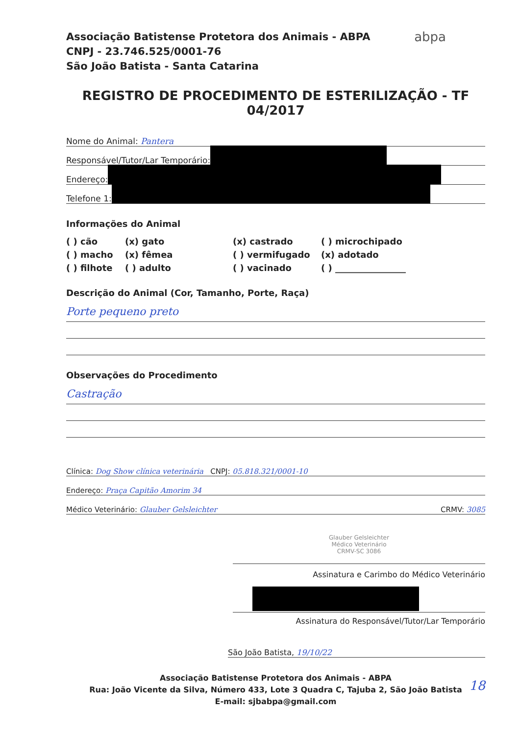Associação Batistense Protetora dos Animais - ABPA
CNPJ - 23.746.525/0001-76
São João Batista - Santa Catarina
abpa
REGISTRO DE PROCEDIMENTO DE ESTERILIZAÇÃO - TF 04/2017
Nome do Animal: Pantera
Responsável/Tutor/Lar Temporário:
Endereço:
Telefone 1:
Informações do Animal
( ) cão
(x) gato
(x) castrado
( ) microchipado
( ) macho
(x) fêmea
( ) vermifugado
(x) adotado
( ) filhote
( ) adulto
( ) vacinado
( ) ________________
Descrição do Animal (Cor, Tamanho, Porte, Raça)
Porte pequeno preto
Observações do Procedimento
Castração
Clínica: Dog Show clínica veterinária CNPJ: 05.818.321/0001-10
Endereço: Praça Capitão Amorim 34
Médico Veterinário: Glauber Gelsleichter CRMV: 3085
Glauber Gelsleichter
Médico Veterinário
CRMV-SC 3086
Assinatura e Carimbo do Médico Veterinário
Assinatura do Responsável/Tutor/Lar Temporário
São João Batista, 19/10/22
Associação Batistense Protetora dos Animais - ABPA
Rua: João Vicente da Silva, Número 433, Lote 3 Quadra C, Tajuba 2, São João Batista
E-mail: sjbabpa@gmail.com
18